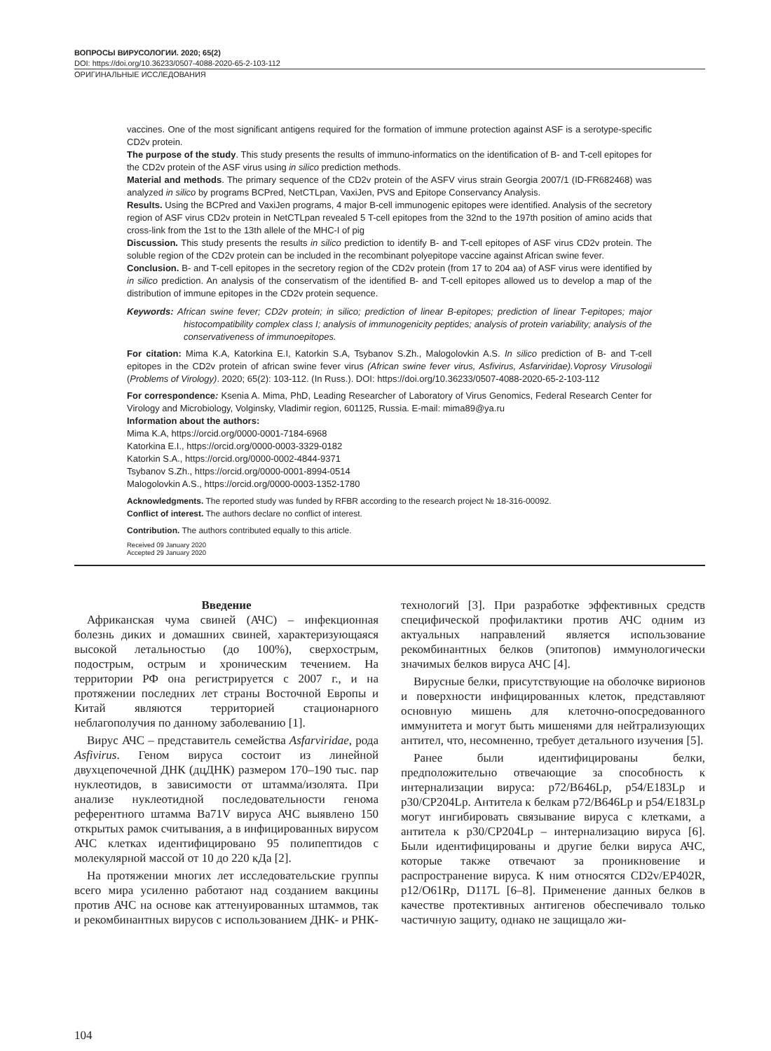ВОПРОСЫ ВИРУСОЛОГИИ. 2020; 65(2)
DOI: https://doi.org/10.36233/0507-4088-2020-65-2-103-112
ОРИГИНАЛЬНЫЕ ИССЛЕДОВАНИЯ
vaccines. One of the most significant antigens required for the formation of immune protection against ASF is a serotype-specific CD2v protein.
The purpose of the study. This study presents the results of immuno-informatics on the identification of B- and T-cell epitopes for the CD2v protein of the ASF virus using in silico prediction methods.
Material and methods. The primary sequence of the CD2v protein of the ASFV virus strain Georgia 2007/1 (ID-FR682468) was analyzed in silico by programs BCPred, NetCTLpan, VaxiJen, PVS and Epitope Conservancy Analysis.
Results. Using the BCPred and VaxiJen programs, 4 major B-cell immunogenic epitopes were identified. Analysis of the secretory region of ASF virus CD2v protein in NetCTLpan revealed 5 T-cell epitopes from the 32nd to the 197th position of amino acids that cross-link from the 1st to the 13th allele of the MHC-I of pig
Discussion. This study presents the results in silico prediction to identify B- and T-cell epitopes of ASF virus CD2v protein. The soluble region of the CD2v protein can be included in the recombinant polyepitope vaccine against African swine fever.
Conclusion. B- and T-cell epitopes in the secretory region of the CD2v protein (from 17 to 204 aa) of ASF virus were identified by in silico prediction. An analysis of the conservatism of the identified B- and T-cell epitopes allowed us to develop a map of the distribution of immune epitopes in the CD2v protein sequence.
Keywords: African swine fever; CD2v protein; in silico; prediction of linear B-epitopes; prediction of linear T-epitopes; major histocompatibility complex class I; analysis of immunogenicity peptides; analysis of protein variability; analysis of the conservativeness of immunoepitopes.
For citation: Mima K.A, Katorkina E.I, Katorkin S.A, Tsybanov S.Zh., Malogolovkin A.S. In silico prediction of B- and T-cell epitopes in the CD2v protein of african swine fever virus (African swine fever virus, Asfivirus, Asfarviridae).Voprosy Virusologii (Problems of Virology). 2020; 65(2): 103-112. (In Russ.). DOI: https://doi.org/10.36233/0507-4088-2020-65-2-103-112
For correspondence: Ksenia A. Mima, PhD, Leading Researcher of Laboratory of Virus Genomics, Federal Research Center for Virology and Microbiology, Volginsky, Vladimir region, 601125, Russia. E-mail: mima89@ya.ru
Information about the authors:
Mima K.A, https://orcid.org/0000-0001-7184-6968
Katorkina E.I., https://orcid.org/0000-0003-3329-0182
Katorkin S.A., https://orcid.org/0000-0002-4844-9371
Tsybanov S.Zh., https://orcid.org/0000-0001-8994-0514
Malogolovkin A.S., https://orcid.org/0000-0003-1352-1780
Acknowledgments. The reported study was funded by RFBR according to the research project № 18-316-00092.
Conflict of interest. The authors declare no conflict of interest.
Contribution. The authors contributed equally to this article.
Received 09 January 2020
Accepted 29 January 2020
Введение
Африканская чума свиней (АЧС) – инфекционная болезнь диких и домашних свиней, характеризующаяся высокой летальностью (до 100%), сверхострым, подострым, острым и хроническим течением. На территории РФ она регистрируется с 2007 г., и на протяжении последних лет страны Восточной Европы и Китай являются территорией стационарного неблагополучия по данному заболеванию [1].
Вирус АЧС – представитель семейства Asfarviridae, рода Asfivirus. Геном вируса состоит из линейной двухцепочечной ДНК (дцДНК) размером 170–190 тыс. пар нуклеотидов, в зависимости от штамма/изолята. При анализе нуклеотидной последовательности генома референтного штамма Ba71V вируса АЧС выявлено 150 открытых рамок считывания, а в инфицированных вирусом АЧС клетках идентифицировано 95 полипептидов с молекулярной массой от 10 до 220 кДа [2].
На протяжении многих лет исследовательские группы всего мира усиленно работают над созданием вакцины против АЧС на основе как аттенуированных штаммов, так и рекомбинантных вирусов с использованием ДНК- и РНК-технологий [3]. При разработке эффективных средств специфической профилактики против АЧС одним из актуальных направлений является использование рекомбинантных белков (эпитопов) иммунологически значимых белков вируса АЧС [4].
Вирусные белки, присутствующие на оболочке вирионов и поверхности инфицированных клеток, представляют основную мишень для клеточно-опосредованного иммунитета и могут быть мишенями для нейтрализующих антител, что, несомненно, требует детального изучения [5].
Ранее были идентифицированы белки, предположительно отвечающие за способность к интернализации вируса: p72/B646Lp, p54/E183Lp и p30/CP204Lp. Антитела к белкам p72/B646Lp и p54/E183Lp могут ингибировать связывание вируса с клетками, а антитела к p30/CP204Lp – интернализацию вируса [6]. Были идентифицированы и другие белки вируса АЧС, которые также отвечают за проникновение и распространение вируса. К ним относятся CD2v/EP402R, p12/O61Rp, D117L [6–8]. Применение данных белков в качестве протективных антигенов обеспечивало только частичную защиту, однако не защищало жи-
104